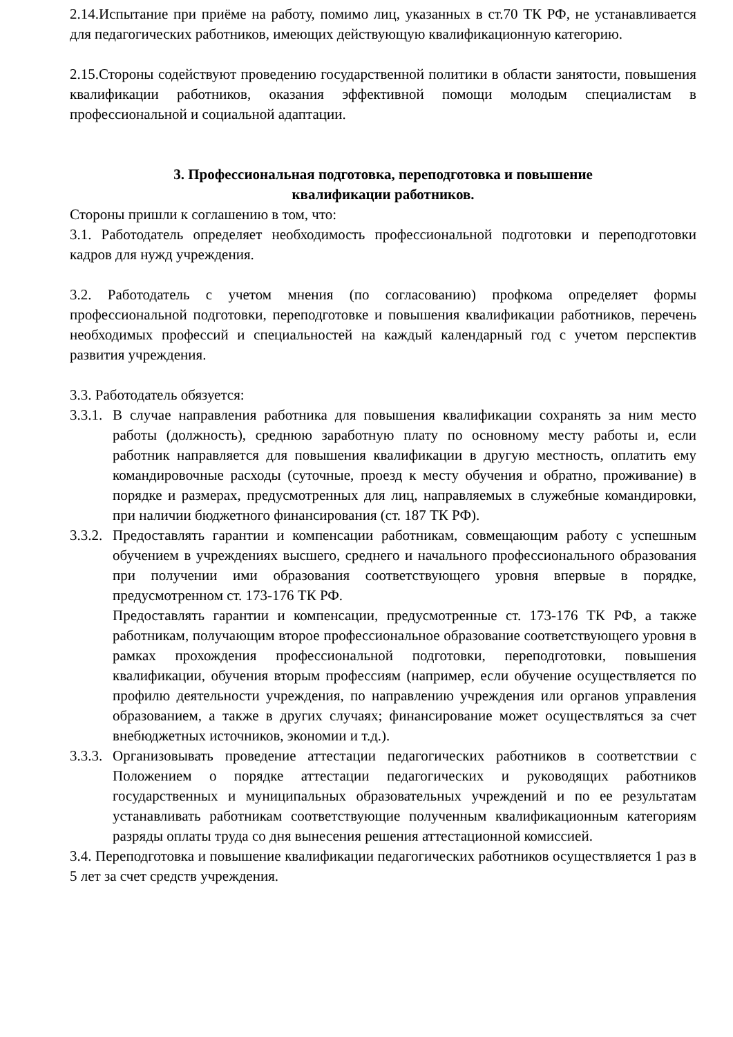2.14.Испытание при приёме на работу, помимо лиц, указанных в ст.70 ТК РФ, не устанавливается для педагогических работников, имеющих действующую квалификационную категорию.
2.15.Стороны содействуют проведению государственной политики в области занятости, повышения квалификации работников, оказания эффективной помощи молодым специалистам в профессиональной и социальной адаптации.
3. Профессиональная подготовка, переподготовка и повышение
квалификации работников.
Стороны пришли к соглашению в том, что:
3.1. Работодатель определяет необходимость профессиональной подготовки и переподготовки кадров для нужд учреждения.
3.2. Работодатель с учетом мнения (по согласованию) профкома определяет формы профессиональной подготовки, переподготовке и повышения квалификации работников, перечень необходимых профессий и специальностей на каждый календарный год с учетом перспектив развития учреждения.
3.3. Работодатель обязуется:
3.3.1.
В случае направления работника для повышения квалификации сохранять за ним место работы (должность), среднюю заработную плату по основному месту работы и, если работник направляется для повышения квалификации в другую местность, оплатить ему командировочные расходы (суточные, проезд к месту обучения и обратно, проживание) в порядке и размерах, предусмотренных для лиц, направляемых в служебные командировки, при наличии бюджетного финансирования (ст. 187 ТК РФ).
3.3.2.
Предоставлять гарантии и компенсации работникам, совмещающим работу с успешным обучением в учреждениях высшего, среднего и начального профессионального образования при получении ими образования соответствующего уровня впервые в порядке, предусмотренном ст. 173-176 ТК РФ.
Предоставлять гарантии и компенсации, предусмотренные ст. 173-176 ТК РФ, а также работникам, получающим второе профессиональное образование соответствующего уровня в рамках прохождения профессиональной подготовки, переподготовки, повышения квалификации, обучения вторым профессиям (например, если обучение осуществляется по профилю деятельности учреждения, по направлению учреждения или органов управления образованием, а также в других случаях; финансирование может осуществляться за счет внебюджетных источников, экономии и т.д.).
3.3.3.
Организовывать проведение аттестации педагогических работников в соответствии с Положением о порядке аттестации педагогических и руководящих работников государственных и муниципальных образовательных учреждений и по ее результатам устанавливать работникам соответствующие полученным квалификационным категориям разряды оплаты труда со дня вынесения решения аттестационной комиссией.
3.4. Переподготовка и повышение квалификации педагогических работников осуществляется 1 раз в 5 лет за счет средств учреждения.